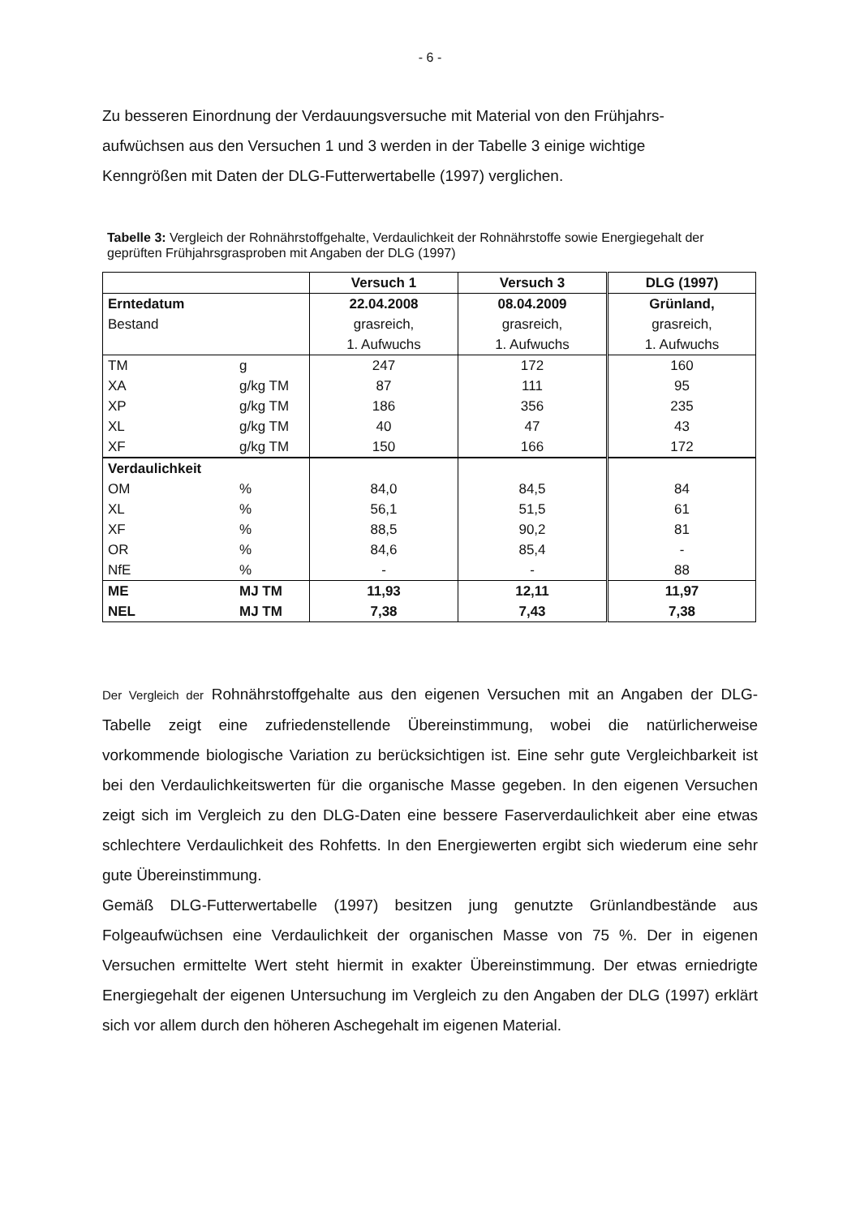- 6 -
Zu besseren Einordnung der Verdauungsversuche mit Material von den Frühjahrs-
aufwüchsen aus den Versuchen 1 und 3 werden in der Tabelle 3 einige wichtige
Kenngrößen mit Daten der DLG-Futterwertabelle (1997) verglichen.
Tabelle 3: Vergleich der Rohnährstoffgehalte, Verdaulichkeit der Rohnährstoffe sowie Energiegehalt der geprüften Frühjahrsgrasproben mit Angaben der DLG (1997)
| | | Versuch 1 | Versuch 3 | DLG (1997) |
| Erntedatum Bestand | | 22.04.2008 grasreich, 1. Aufwuchs | 08.04.2009 grasreich, 1. Aufwuchs | Grünland, grasreich, 1. Aufwuchs |
| TM XA XP XL XF | g g/kg TM g/kg TM g/kg TM g/kg TM | 247 87 186 40 150 | 172 111 356 47 166 | 160 95 235 43 172 |
| Verdaulichkeit OM XL XF OR NfE | % % % % % | 84,0 56,1 88,5 84,6 - | 84,5 51,5 90,2 85,4 - | 84 61 81 - 88 |
| ME NEL | MJ TM MJ TM | 11,93 7,38 | 12,11 7,43 | 11,97 7,38 |
Der Vergleich der Rohnährstoffgehalte aus den eigenen Versuchen mit an Angaben der DLG-Tabelle zeigt eine zufriedenstellende Übereinstimmung, wobei die natürlicherweise vorkommende biologische Variation zu berücksichtigen ist. Eine sehr gute Vergleichbarkeit ist bei den Verdaulichkeitswerten für die organische Masse gegeben. In den eigenen Versuchen zeigt sich im Vergleich zu den DLG-Daten eine bessere Faserverdaulichkeit aber eine etwas schlechtere Verdaulichkeit des Rohfetts. In den Energiewerten ergibt sich wiederum eine sehr gute Übereinstimmung.
Gemäß DLG-Futterwertabelle (1997) besitzen jung genutzte Grünlandbestände aus Folgeaufwüchsen eine Verdaulichkeit der organischen Masse von 75 %. Der in eigenen Versuchen ermittelte Wert steht hiermit in exakter Übereinstimmung. Der etwas erniedrigte Energiegehalt der eigenen Untersuchung im Vergleich zu den Angaben der DLG (1997) erklärt sich vor allem durch den höheren Aschegehalt im eigenen Material.